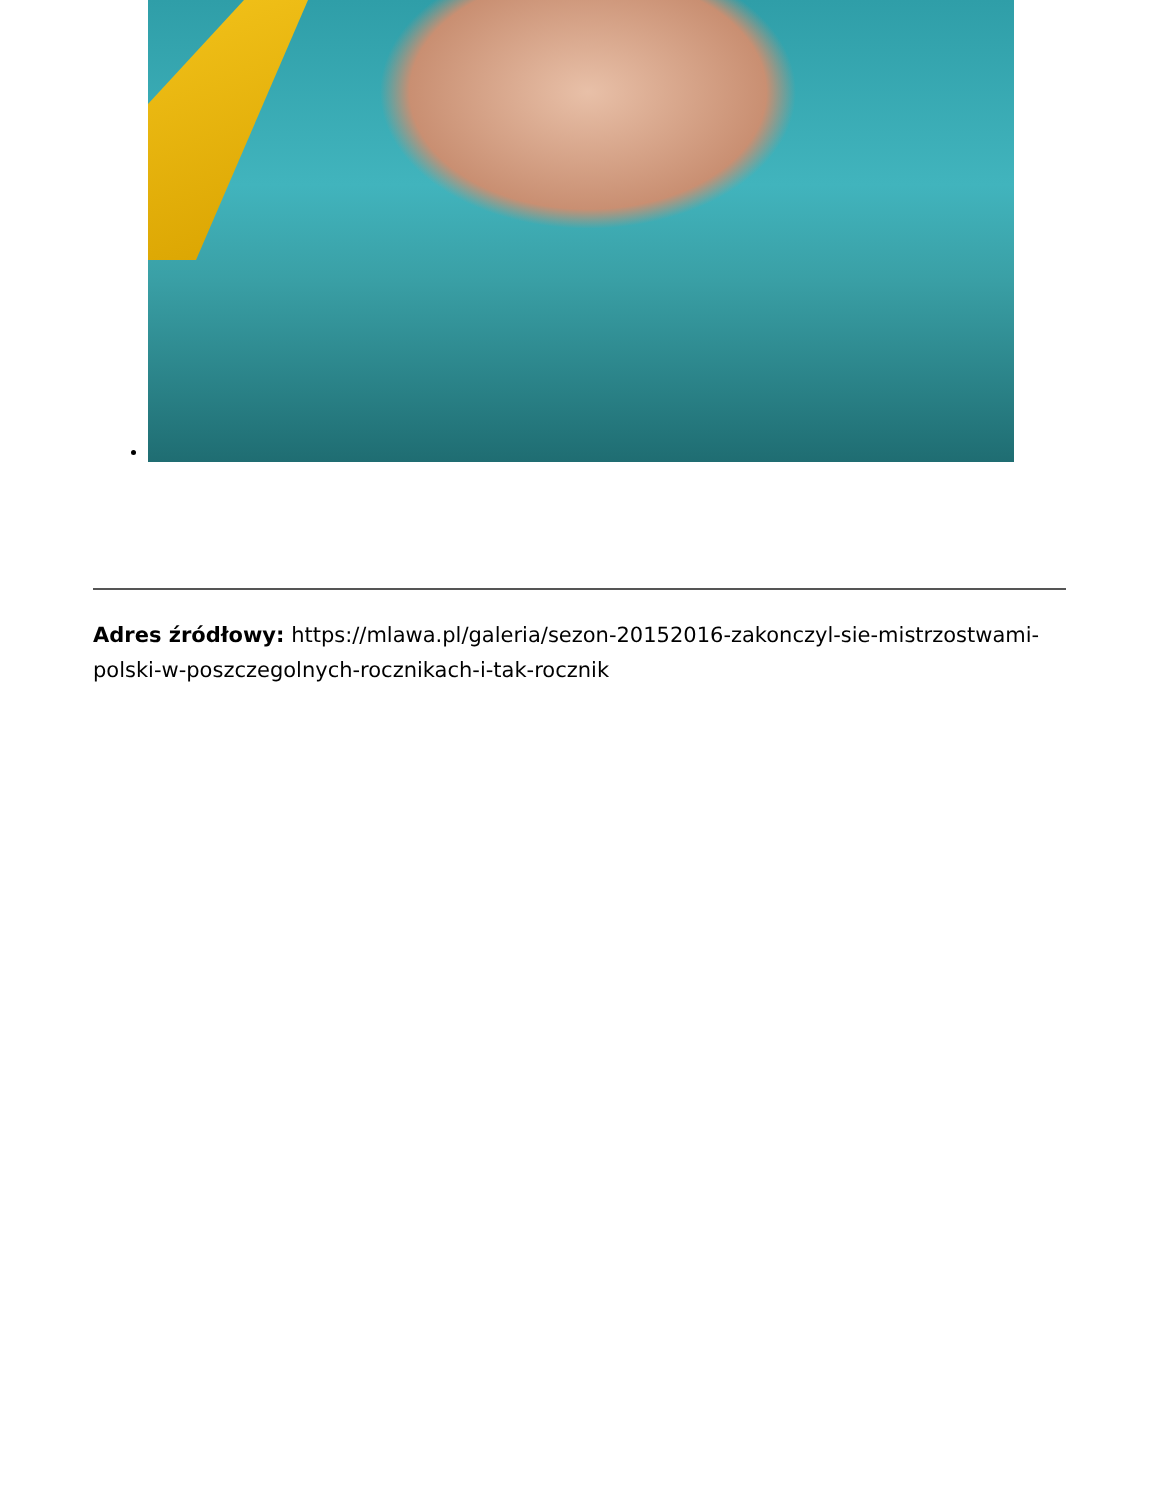Adres źródłowy: https://mlawa.pl/galeria/sezon-20152016-zakonczyl-sie-mistrzostwami-polski-w-poszczegolnych-rocznikach-i-tak-rocznik